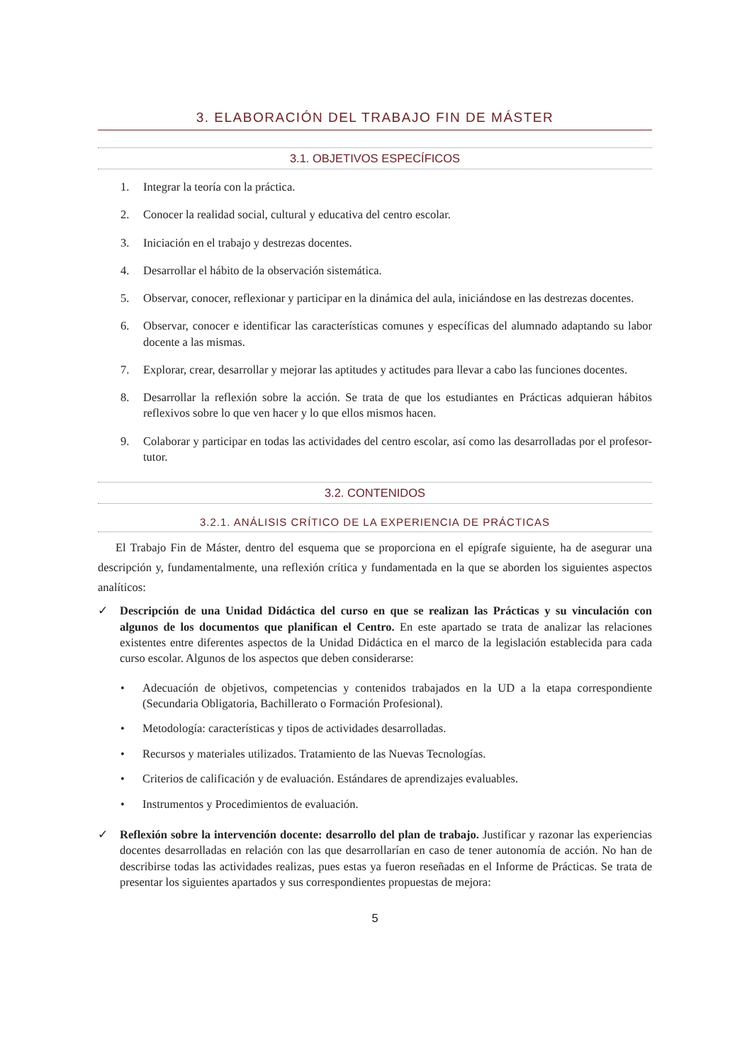3. ELABORACIÓN DEL TRABAJO FIN DE MÁSTER
3.1. OBJETIVOS ESPECÍFICOS
1. Integrar la teoría con la práctica.
2. Conocer la realidad social, cultural y educativa del centro escolar.
3. Iniciación en el trabajo y destrezas docentes.
4. Desarrollar el hábito de la observación sistemática.
5. Observar, conocer, reflexionar y participar en la dinámica del aula, iniciándose en las destrezas docentes.
6. Observar, conocer e identificar las características comunes y específicas del alumnado adaptando su labor docente a las mismas.
7. Explorar, crear, desarrollar y mejorar las aptitudes y actitudes para llevar a cabo las funciones docentes.
8. Desarrollar la reflexión sobre la acción. Se trata de que los estudiantes en Prácticas adquieran hábitos reflexivos sobre lo que ven hacer y lo que ellos mismos hacen.
9. Colaborar y participar en todas las actividades del centro escolar, así como las desarrolladas por el profesor-tutor.
3.2. CONTENIDOS
3.2.1. ANÁLISIS CRÍTICO DE LA EXPERIENCIA DE PRÁCTICAS
El Trabajo Fin de Máster, dentro del esquema que se proporciona en el epígrafe siguiente, ha de asegurar una descripción y, fundamentalmente, una reflexión crítica y fundamentada en la que se aborden los siguientes aspectos analíticos:
✓ Descripción de una Unidad Didáctica del curso en que se realizan las Prácticas y su vinculación con algunos de los documentos que planifican el Centro. En este apartado se trata de analizar las relaciones existentes entre diferentes aspectos de la Unidad Didáctica en el marco de la legislación establecida para cada curso escolar. Algunos de los aspectos que deben considerarse:
• Adecuación de objetivos, competencias y contenidos trabajados en la UD a la etapa correspondiente (Secundaria Obligatoria, Bachillerato o Formación Profesional).
• Metodología: características y tipos de actividades desarrolladas.
• Recursos y materiales utilizados. Tratamiento de las Nuevas Tecnologías.
• Criterios de calificación y de evaluación. Estándares de aprendizajes evaluables.
• Instrumentos y Procedimientos de evaluación.
✓ Reflexión sobre la intervención docente: desarrollo del plan de trabajo. Justificar y razonar las experiencias docentes desarrolladas en relación con las que desarrollarían en caso de tener autonomía de acción. No han de describirse todas las actividades realizas, pues estas ya fueron reseñadas en el Informe de Prácticas. Se trata de presentar los siguientes apartados y sus correspondientes propuestas de mejora:
5